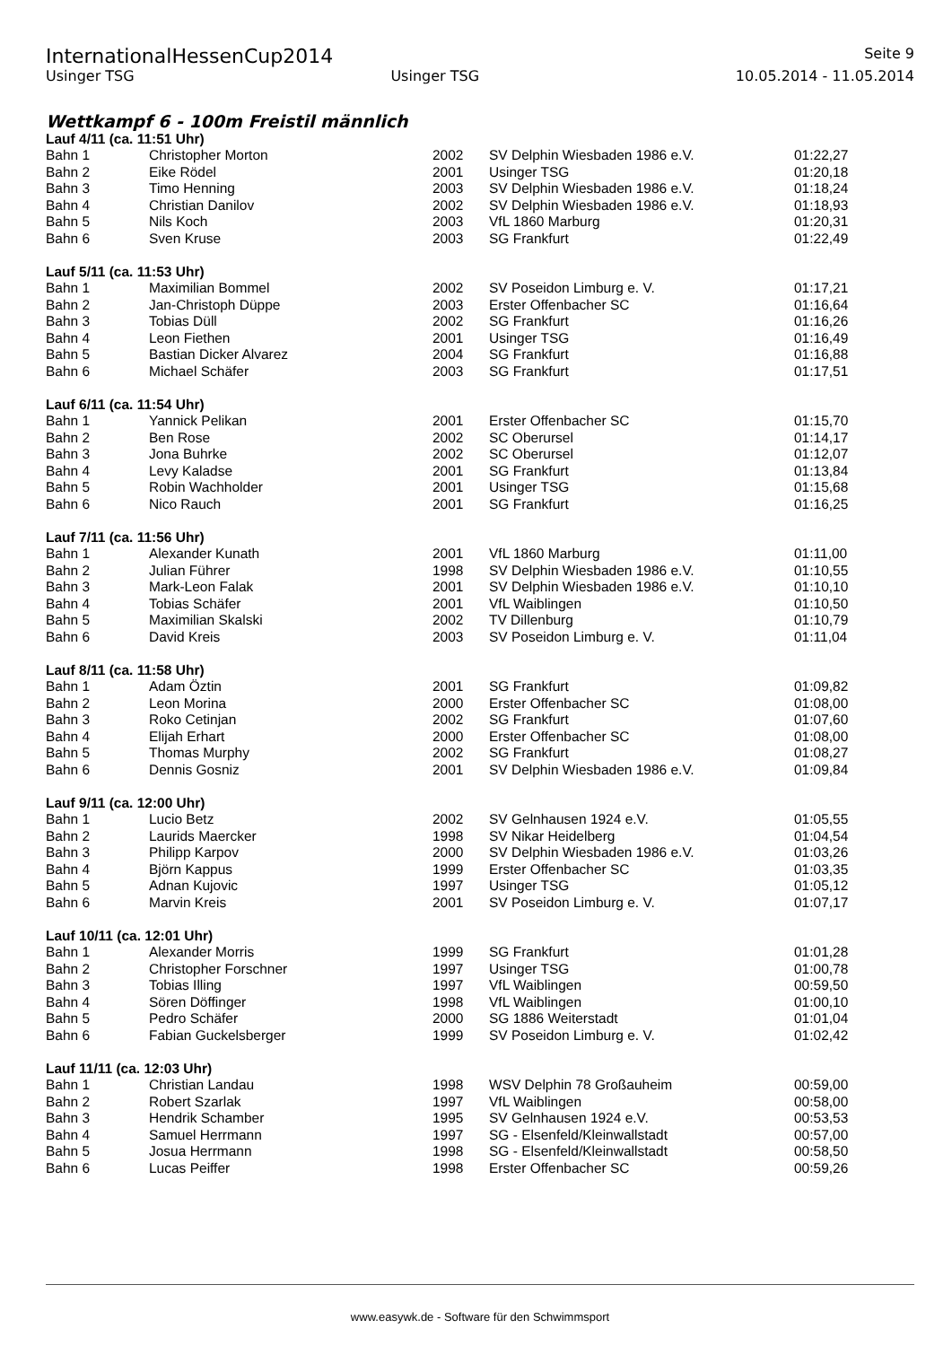InternationalHessenCup2014 Seite 9
Usinger TSG Usinger TSG 10.05.2014 - 11.05.2014
Wettkampf 6 - 100m Freistil männlich
Lauf 4/11 (ca. 11:51 Uhr)
| Bahn 1 | Christopher Morton | 2002 | SV Delphin Wiesbaden 1986 e.V. | 01:22,27 |
| Bahn 2 | Eike Rödel | 2001 | Usinger TSG | 01:20,18 |
| Bahn 3 | Timo Henning | 2003 | SV Delphin Wiesbaden 1986 e.V. | 01:18,24 |
| Bahn 4 | Christian Danilov | 2002 | SV Delphin Wiesbaden 1986 e.V. | 01:18,93 |
| Bahn 5 | Nils Koch | 2003 | VfL 1860 Marburg | 01:20,31 |
| Bahn 6 | Sven Kruse | 2003 | SG Frankfurt | 01:22,49 |
Lauf 5/11 (ca. 11:53 Uhr)
| Bahn 1 | Maximilian Bommel | 2002 | SV Poseidon Limburg e. V. | 01:17,21 |
| Bahn 2 | Jan-Christoph Düppe | 2003 | Erster Offenbacher SC | 01:16,64 |
| Bahn 3 | Tobias Düll | 2002 | SG Frankfurt | 01:16,26 |
| Bahn 4 | Leon Fiethen | 2001 | Usinger TSG | 01:16,49 |
| Bahn 5 | Bastian Dicker Alvarez | 2004 | SG Frankfurt | 01:16,88 |
| Bahn 6 | Michael Schäfer | 2003 | SG Frankfurt | 01:17,51 |
Lauf 6/11 (ca. 11:54 Uhr)
| Bahn 1 | Yannick Pelikan | 2001 | Erster Offenbacher SC | 01:15,70 |
| Bahn 2 | Ben Rose | 2002 | SC Oberursel | 01:14,17 |
| Bahn 3 | Jona Buhrke | 2002 | SC Oberursel | 01:12,07 |
| Bahn 4 | Levy Kaladse | 2001 | SG Frankfurt | 01:13,84 |
| Bahn 5 | Robin Wachholder | 2001 | Usinger TSG | 01:15,68 |
| Bahn 6 | Nico Rauch | 2001 | SG Frankfurt | 01:16,25 |
Lauf 7/11 (ca. 11:56 Uhr)
| Bahn 1 | Alexander Kunath | 2001 | VfL 1860 Marburg | 01:11,00 |
| Bahn 2 | Julian Führer | 1998 | SV Delphin Wiesbaden 1986 e.V. | 01:10,55 |
| Bahn 3 | Mark-Leon Falak | 2001 | SV Delphin Wiesbaden 1986 e.V. | 01:10,10 |
| Bahn 4 | Tobias Schäfer | 2001 | VfL Waiblingen | 01:10,50 |
| Bahn 5 | Maximilian Skalski | 2002 | TV Dillenburg | 01:10,79 |
| Bahn 6 | David Kreis | 2003 | SV Poseidon Limburg e. V. | 01:11,04 |
Lauf 8/11 (ca. 11:58 Uhr)
| Bahn 1 | Adam Öztin | 2001 | SG Frankfurt | 01:09,82 |
| Bahn 2 | Leon Morina | 2000 | Erster Offenbacher SC | 01:08,00 |
| Bahn 3 | Roko Cetinjan | 2002 | SG Frankfurt | 01:07,60 |
| Bahn 4 | Elijah Erhart | 2000 | Erster Offenbacher SC | 01:08,00 |
| Bahn 5 | Thomas Murphy | 2002 | SG Frankfurt | 01:08,27 |
| Bahn 6 | Dennis Gosniz | 2001 | SV Delphin Wiesbaden 1986 e.V. | 01:09,84 |
Lauf 9/11 (ca. 12:00 Uhr)
| Bahn 1 | Lucio Betz | 2002 | SV Gelnhausen 1924 e.V. | 01:05,55 |
| Bahn 2 | Laurids Maercker | 1998 | SV Nikar Heidelberg | 01:04,54 |
| Bahn 3 | Philipp Karpov | 2000 | SV Delphin Wiesbaden 1986 e.V. | 01:03,26 |
| Bahn 4 | Björn Kappus | 1999 | Erster Offenbacher SC | 01:03,35 |
| Bahn 5 | Adnan Kujovic | 1997 | Usinger TSG | 01:05,12 |
| Bahn 6 | Marvin Kreis | 2001 | SV Poseidon Limburg e. V. | 01:07,17 |
Lauf 10/11 (ca. 12:01 Uhr)
| Bahn 1 | Alexander Morris | 1999 | SG Frankfurt | 01:01,28 |
| Bahn 2 | Christopher Forschner | 1997 | Usinger TSG | 01:00,78 |
| Bahn 3 | Tobias Illing | 1997 | VfL Waiblingen | 00:59,50 |
| Bahn 4 | Sören Döffinger | 1998 | VfL Waiblingen | 01:00,10 |
| Bahn 5 | Pedro Schäfer | 2000 | SG 1886 Weiterstadt | 01:01,04 |
| Bahn 6 | Fabian Guckelsberger | 1999 | SV Poseidon Limburg e. V. | 01:02,42 |
Lauf 11/11 (ca. 12:03 Uhr)
| Bahn 1 | Christian Landau | 1998 | WSV Delphin 78 Großauheim | 00:59,00 |
| Bahn 2 | Robert Szarlak | 1997 | VfL Waiblingen | 00:58,00 |
| Bahn 3 | Hendrik Schamber | 1995 | SV Gelnhausen 1924 e.V. | 00:53,53 |
| Bahn 4 | Samuel Herrmann | 1997 | SG - Elsenfeld/Kleinwallstadt | 00:57,00 |
| Bahn 5 | Josua Herrmann | 1998 | SG - Elsenfeld/Kleinwallstadt | 00:58,50 |
| Bahn 6 | Lucas Peiffer | 1998 | Erster Offenbacher SC | 00:59,26 |
www.easywk.de - Software für den Schwimmsport